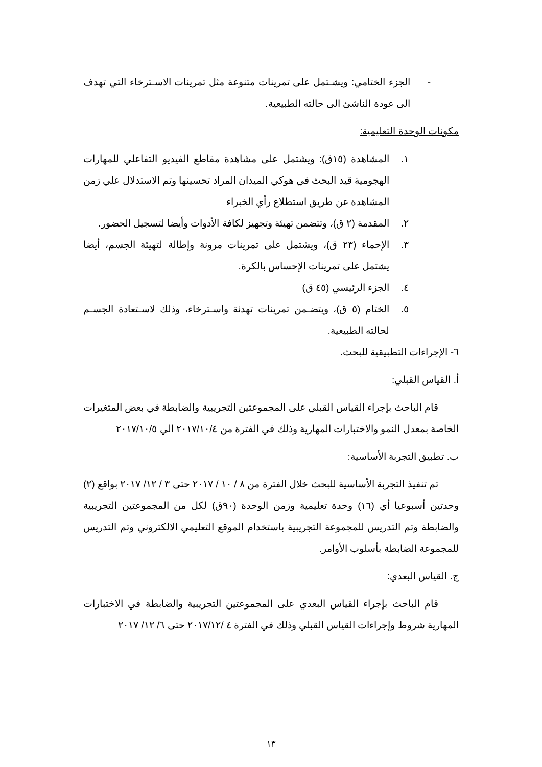- الجزء الختامي: ويشـتمل على تمرينات متنوعة مثل تمرينات الاسـترخاء التي تهدف الى عودة الناشئ الى حالته الطبيعية.
مكونات الوحدة التعليمية:
١. المشاهدة (١٥ق): ويشتمل على مشاهدة مقاطع الفيديو التفاعلي للمهارات الهجومية قيد البحث في هوكي الميدان المراد تحسينها وتم الاستدلال علي زمن المشاهدة عن طريق استطلاع رأي الخبراء
٢. المقدمة (٢ ق)، وتتضمن تهيئة وتجهيز لكافة الأدوات وأيضا لتسجيل الحضور.
٣. الإحماء (٢٣ ق)، ويشتمل على تمرينات مرونة وإطالة لتهيئة الجسم، أيضا يشتمل على تمرينات الإحساس بالكرة.
٤. الجزء الرئيسي (٤٥ ق)
٥. الختام (٥ ق)، ويتضـمن تمرينات تهدئة واسـترخاء، وذلك لاسـتعادة الجسـم لحالته الطبيعية.
٦- الإجراءات التطبيقية للبحث.
أ. القياس القبلي:
قام الباحث بإجراء القياس القبلي على المجموعتين التجريبية والضابطة في بعض المتغيرات الخاصة بمعدل النمو والاختبارات المهارية وذلك في الفترة من ٢٠١٧/١٠/٤ الي ٢٠١٧/١٠/٥
ب. تطبيق التجربة الأساسية:
تم تنفيذ التجربة الأساسية للبحث خلال الفترة من ٨ / ١٠ / ٢٠١٧ حتى ٣ / ١٢/ ٢٠١٧ بواقع (٢) وحدتين أسبوعيا أي (١٦) وحدة تعليمية وزمن الوحدة (٩٠ق) لكل من المجموعتين التجريبية والضابطة وتم التدريس للمجموعة التجريبية باستخدام الموقع التعليمي الالكتروني وتم التدريس للمجموعة الضابطة بأسلوب الأوامر.
ج. القياس البعدي:
قام الباحث بإجراء القياس البعدي على المجموعتين التجريبية والضابطة في الاختبارات المهارية شروط وإجراءات القياس القبلي وذلك في الفترة ٤ /٢٠١٧/١٢ حتى ٦/ ١٢/ ٢٠١٧
١٣